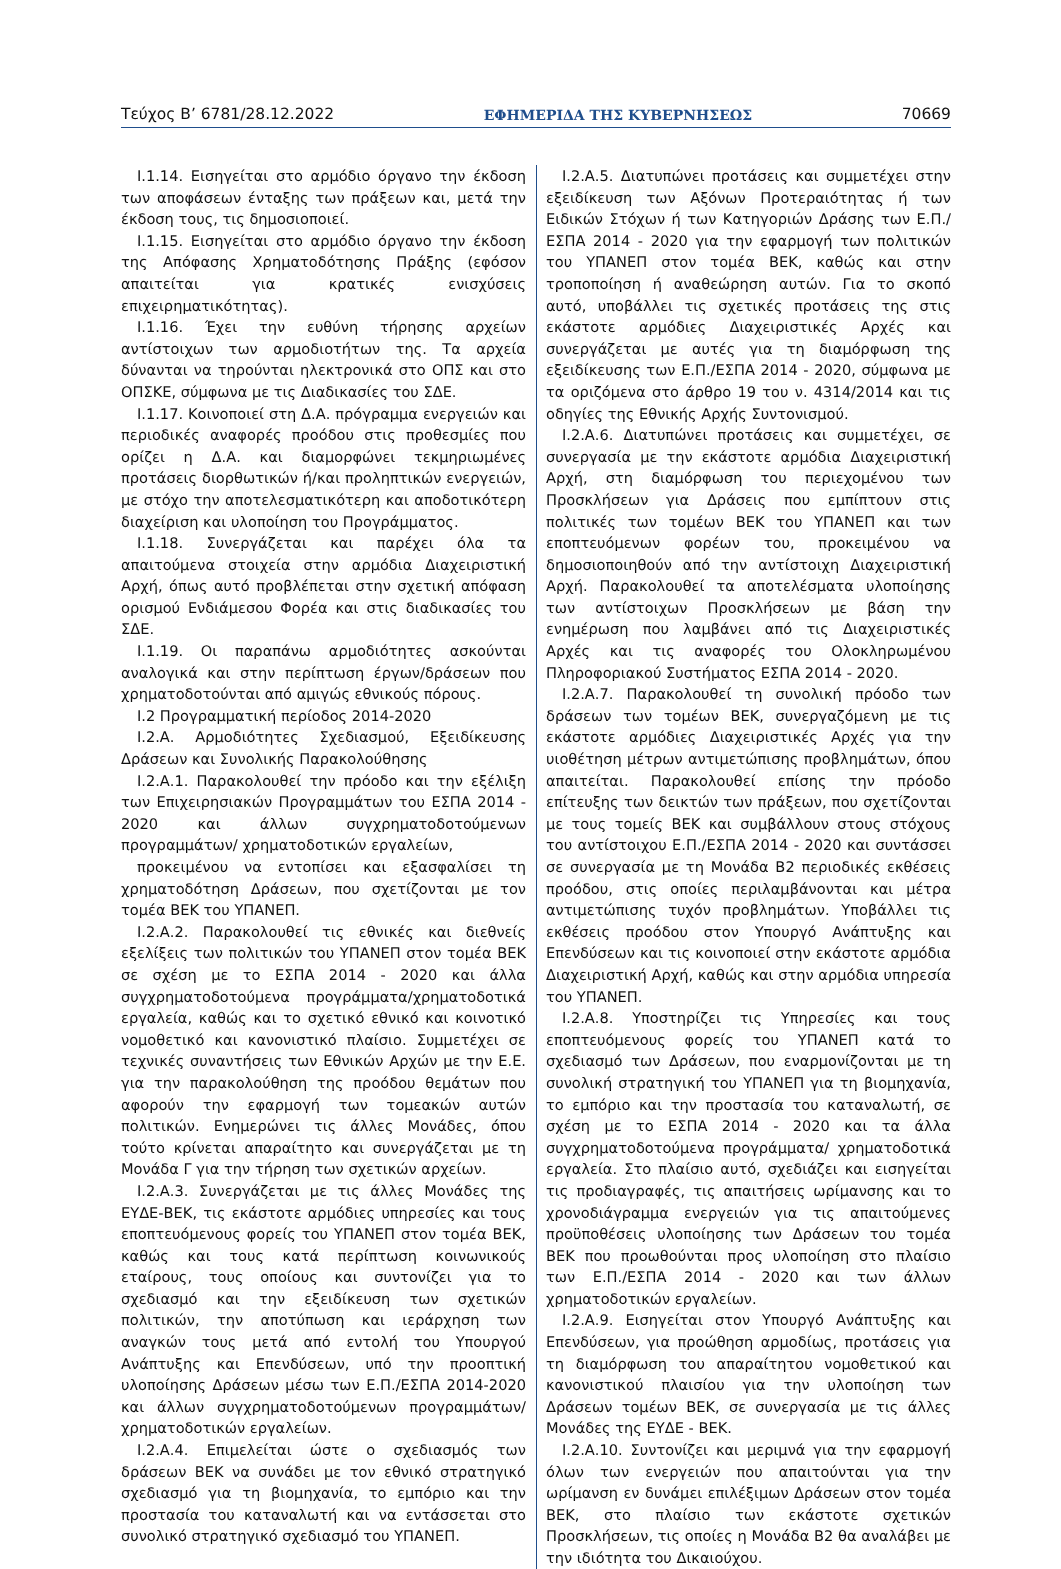Τεύχος Β’ 6781/28.12.2022 ΕΦΗΜΕΡΙΔΑ ΤΗΣ ΚΥΒΕΡΝΗΣΕΩΣ 70669
Ι.1.14. Εισηγείται στο αρμόδιο όργανο την έκδοση των αποφάσεων ένταξης των πράξεων και, μετά την έκδοση τους, τις δημοσιοποιεί.
Ι.1.15. Εισηγείται στο αρμόδιο όργανο την έκδοση της Απόφασης Χρηματοδότησης Πράξης (εφόσον απαιτείται για κρατικές ενισχύσεις επιχειρηματικότητας).
Ι.1.16. Έχει την ευθύνη τήρησης αρχείων αντίστοιχων των αρμοδιοτήτων της. Τα αρχεία δύνανται να τηρούνται ηλεκτρονικά στο ΟΠΣ και στο ΟΠΣΚΕ, σύμφωνα με τις Διαδικασίες του ΣΔΕ.
Ι.1.17. Κοινοποιεί στη Δ.Α. πρόγραμμα ενεργειών και περιοδικές αναφορές προόδου στις προθεσμίες που ορίζει η Δ.Α. και διαμορφώνει τεκμηριωμένες προτάσεις διορθωτικών ή/και προληπτικών ενεργειών, με στόχο την αποτελεσματικότερη και αποδοτικότερη διαχείριση και υλοποίηση του Προγράμματος.
Ι.1.18. Συνεργάζεται και παρέχει όλα τα απαιτούμενα στοιχεία στην αρμόδια Διαχειριστική Αρχή, όπως αυτό προβλέπεται στην σχετική απόφαση ορισμού Ενδιάμεσου Φορέα και στις διαδικασίες του ΣΔΕ.
Ι.1.19. Οι παραπάνω αρμοδιότητες ασκούνται αναλογικά και στην περίπτωση έργων/δράσεων που χρηματοδοτούνται από αμιγώς εθνικούς πόρους.
Ι.2 Προγραμματική περίοδος 2014-2020
Ι.2.Α. Αρμοδιότητες Σχεδιασμού, Εξειδίκευσης Δράσεων και Συνολικής Παρακολούθησης
Ι.2.Α.1. Παρακολουθεί την πρόοδο και την εξέλιξη των Επιχειρησιακών Προγραμμάτων του ΕΣΠΑ 2014 - 2020 και άλλων συγχρηματοδοτούμενων προγραμμάτων/ χρηματοδοτικών εργαλείων,
προκειμένου να εντοπίσει και εξασφαλίσει τη χρηματοδότηση Δράσεων, που σχετίζονται με τον τομέα ΒΕΚ του ΥΠΑΝΕΠ.
Ι.2.Α.2. Παρακολουθεί τις εθνικές και διεθνείς εξελίξεις των πολιτικών του ΥΠΑΝΕΠ στον τομέα ΒΕΚ σε σχέση με το ΕΣΠΑ 2014 - 2020 και άλλα συγχρηματοδοτούμενα προγράμματα/χρηματοδοτικά εργαλεία, καθώς και το σχετικό εθνικό και κοινοτικό νομοθετικό και κανονιστικό πλαίσιο. Συμμετέχει σε τεχνικές συναντήσεις των Εθνικών Αρχών με την Ε.Ε. για την παρακολούθηση της προόδου θεμάτων που αφορούν την εφαρμογή των τομεακών αυτών πολιτικών. Ενημερώνει τις άλλες Μονάδες, όπου τούτο κρίνεται απαραίτητο και συνεργάζεται με τη Μονάδα Γ για την τήρηση των σχετικών αρχείων.
Ι.2.Α.3. Συνεργάζεται με τις άλλες Μονάδες της ΕΥΔΕ-ΒΕΚ, τις εκάστοτε αρμόδιες υπηρεσίες και τους εποπτευόμενους φορείς του ΥΠΑΝΕΠ στον τομέα ΒΕΚ, καθώς και τους κατά περίπτωση κοινωνικούς εταίρους, τους οποίους και συντονίζει για το σχεδιασμό και την εξειδίκευση των σχετικών πολιτικών, την αποτύπωση και ιεράρχηση των αναγκών τους μετά από εντολή του Υπουργού Ανάπτυξης και Επενδύσεων, υπό την προοπτική υλοποίησης Δράσεων μέσω των Ε.Π./ΕΣΠΑ 2014-2020 και άλλων συγχρηματοδοτούμενων προγραμμάτων/χρηματοδοτικών εργαλείων.
Ι.2.Α.4. Επιμελείται ώστε ο σχεδιασμός των δράσεων ΒΕΚ να συνάδει με τον εθνικό στρατηγικό σχεδιασμό για τη βιομηχανία, το εμπόριο και την προστασία του καταναλωτή και να εντάσσεται στο συνολικό στρατηγικό σχεδιασμό του ΥΠΑΝΕΠ.
Ι.2.Α.5. Διατυπώνει προτάσεις και συμμετέχει στην εξειδίκευση των Αξόνων Προτεραιότητας ή των Ειδικών Στόχων ή των Κατηγοριών Δράσης των Ε.Π./ΕΣΠΑ 2014 - 2020 για την εφαρμογή των πολιτικών του ΥΠΑΝΕΠ στον τομέα ΒΕΚ, καθώς και στην τροποποίηση ή αναθεώρηση αυτών. Για το σκοπό αυτό, υποβάλλει τις σχετικές προτάσεις της στις εκάστοτε αρμόδιες Διαχειριστικές Αρχές και συνεργάζεται με αυτές για τη διαμόρφωση της εξειδίκευσης των Ε.Π./ΕΣΠΑ 2014 - 2020, σύμφωνα με τα οριζόμενα στο άρθρο 19 του ν. 4314/2014 και τις οδηγίες της Εθνικής Αρχής Συντονισμού.
Ι.2.Α.6. Διατυπώνει προτάσεις και συμμετέχει, σε συνεργασία με την εκάστοτε αρμόδια Διαχειριστική Αρχή, στη διαμόρφωση του περιεχομένου των Προσκλήσεων για Δράσεις που εμπίπτουν στις πολιτικές των τομέων ΒΕΚ του ΥΠΑΝΕΠ και των εποπτευόμενων φορέων του, προκειμένου να δημοσιοποιηθούν από την αντίστοιχη Διαχειριστική Αρχή. Παρακολουθεί τα αποτελέσματα υλοποίησης των αντίστοιχων Προσκλήσεων με βάση την ενημέρωση που λαμβάνει από τις Διαχειριστικές Αρχές και τις αναφορές του Ολοκληρωμένου Πληροφοριακού Συστήματος ΕΣΠΑ 2014 - 2020.
Ι.2.Α.7. Παρακολουθεί τη συνολική πρόοδο των δράσεων των τομέων ΒΕΚ, συνεργαζόμενη με τις εκάστοτε αρμόδιες Διαχειριστικές Αρχές για την υιοθέτηση μέτρων αντιμετώπισης προβλημάτων, όπου απαιτείται. Παρακολουθεί επίσης την πρόοδο επίτευξης των δεικτών των πράξεων, που σχετίζονται με τους τομείς ΒΕΚ και συμβάλλουν στους στόχους του αντίστοιχου Ε.Π./ΕΣΠΑ 2014 - 2020 και συντάσσει σε συνεργασία με τη Μονάδα Β2 περιοδικές εκθέσεις προόδου, στις οποίες περιλαμβάνονται και μέτρα αντιμετώπισης τυχόν προβλημάτων. Υποβάλλει τις εκθέσεις προόδου στον Υπουργό Ανάπτυξης και Επενδύσεων και τις κοινοποιεί στην εκάστοτε αρμόδια Διαχειριστική Αρχή, καθώς και στην αρμόδια υπηρεσία του ΥΠΑΝΕΠ.
Ι.2.Α.8. Υποστηρίζει τις Υπηρεσίες και τους εποπτευόμενους φορείς του ΥΠΑΝΕΠ κατά το σχεδιασμό των Δράσεων, που εναρμονίζονται με τη συνολική στρατηγική του ΥΠΑΝΕΠ για τη βιομηχανία, το εμπόριο και την προστασία του καταναλωτή, σε σχέση με το ΕΣΠΑ 2014 - 2020 και τα άλλα συγχρηματοδοτούμενα προγράμματα/ χρηματοδοτικά εργαλεία. Στο πλαίσιο αυτό, σχεδιάζει και εισηγείται τις προδιαγραφές, τις απαιτήσεις ωρίμανσης και το χρονοδιάγραμμα ενεργειών για τις απαιτούμενες προϋποθέσεις υλοποίησης των Δράσεων του τομέα ΒΕΚ που προωθούνται προς υλοποίηση στο πλαίσιο των Ε.Π./ΕΣΠΑ 2014 - 2020 και των άλλων χρηματοδοτικών εργαλείων.
Ι.2.Α.9. Εισηγείται στον Υπουργό Ανάπτυξης και Επενδύσεων, για προώθηση αρμοδίως, προτάσεις για τη διαμόρφωση του απαραίτητου νομοθετικού και κανονιστικού πλαισίου για την υλοποίηση των Δράσεων τομέων ΒΕΚ, σε συνεργασία με τις άλλες Μονάδες της ΕΥΔΕ - ΒΕΚ.
Ι.2.Α.10. Συντονίζει και μεριμνά για την εφαρμογή όλων των ενεργειών που απαιτούνται για την ωρίμανση εν δυνάμει επιλέξιμων Δράσεων στον τομέα ΒΕΚ, στο πλαίσιο των εκάστοτε σχετικών Προσκλήσεων, τις οποίες η Μονάδα Β2 θα αναλάβει με την ιδιότητα του Δικαιούχου.